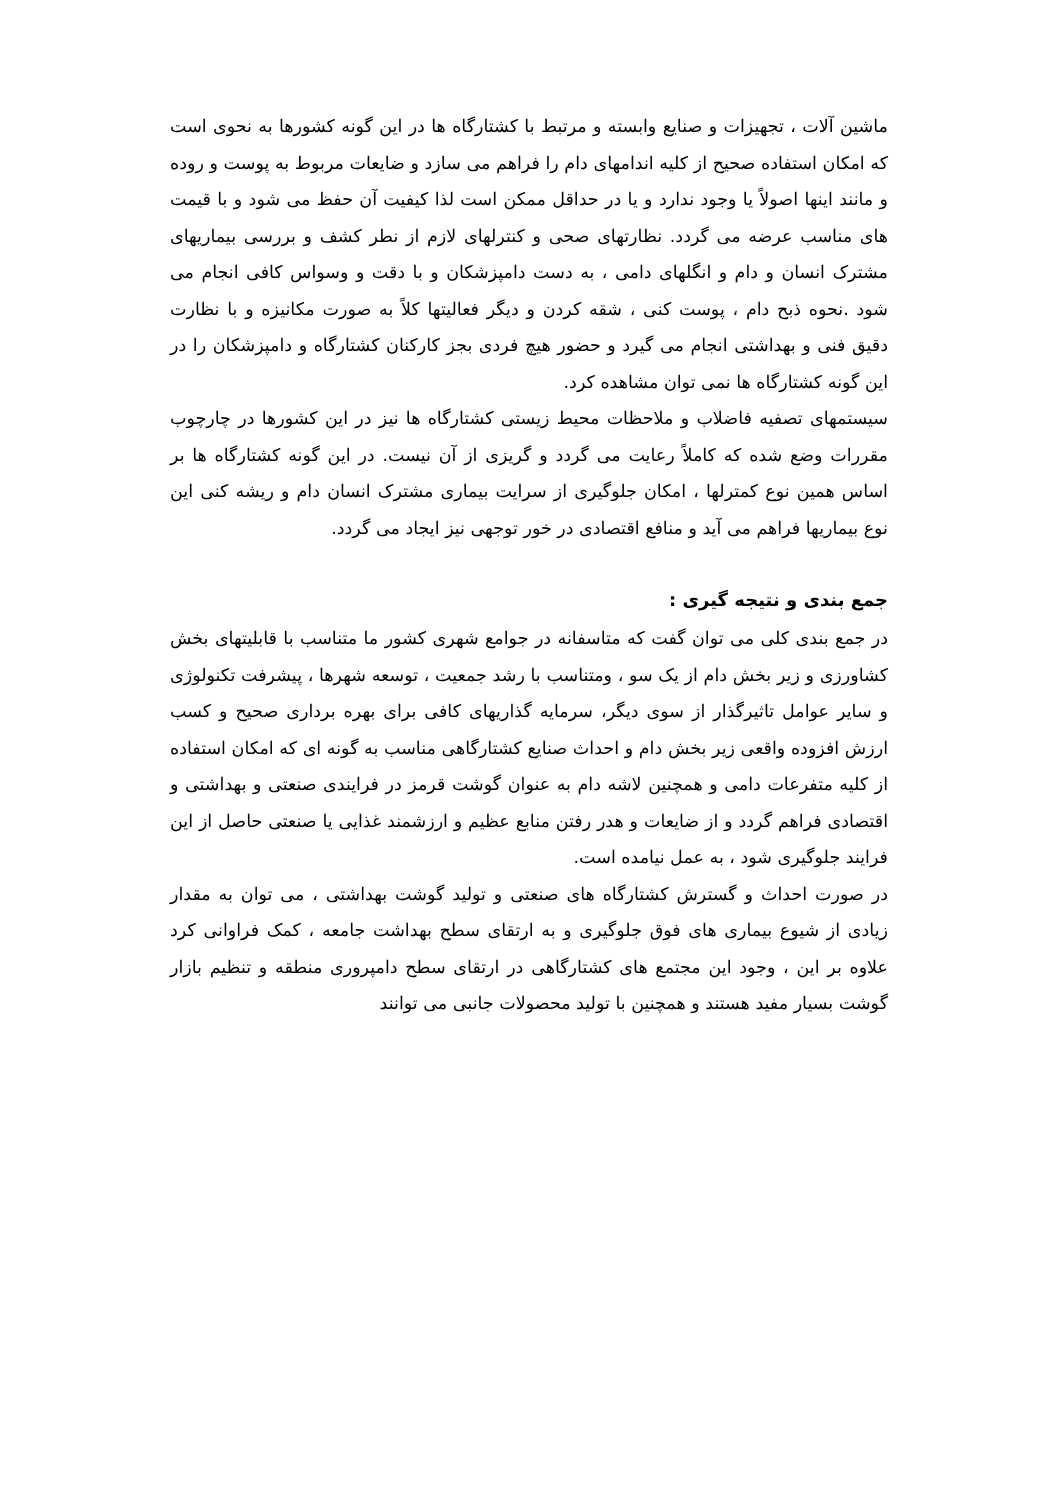ماشین آلات ، تجهیزات و صنایع وابسته و مرتبط با کشتارگاه ها در این گونه کشورها به نحوی است که امکان استفاده صحیح از کلیه اندامهای دام را فراهم می سازد و ضایعات مربوط به پوست و روده و مانند اینها اصولاً یا وجود ندارد و یا در حداقل ممکن است لذا کیفیت آن حفظ می شود و با قیمت های مناسب عرضه می گردد. نظارتهای صحی و کنترلهای لازم از نطر کشف و بررسی بیماریهای مشترک انسان و دام و انگلهای دامی ، به دست دامپزشکان و با دقت و وسواس کافی انجام می شود .نحوه ذبح دام ، پوست کنی ، شقه کردن و دیگر فعالیتها کلاً به صورت مکانیزه و با نظارت دقیق فنی و بهداشتی انجام می گیرد و حضور هیچ فردی بجز کارکنان کشتارگاه و دامپزشکان را در این گونه کشتارگاه ها نمی توان مشاهده کرد.
سیستمهای تصفیه فاضلاب و ملاحظات محیط زیستی کشتارگاه ها نیز در این کشورها در چارچوب مقررات وضع شده که کاملاً رعایت می گردد و گریزی از آن نیست. در این گونه کشتارگاه ها بر اساس همین نوع کمترلها ، امکان جلوگیری از سرایت بیماری مشترک انسان دام و ریشه کنی این نوع بیماریها فراهم می آید و منافع اقتصادی در خور توجهی نیز ایجاد می گردد.
جمع بندی و نتیجه گیری :
در جمع بندی کلی می توان گفت که متاسفانه در جوامع شهری کشور ما متناسب با قابلیتهای بخش کشاورزی و زیر بخش دام از یک سو ، ومتناسب با رشد جمعیت ، توسعه شهرها ، پیشرفت تکنولوژی و سایر عوامل تاثیرگذار از سوی دیگر، سرمایه گذاریهای کافی برای بهره برداری صحیح و کسب ارزش افزوده واقعی زیر بخش دام و احداث صنایع کشتارگاهی مناسب به گونه ای که امکان استفاده از کلیه متفرعات دامی و همچنین لاشه دام به عنوان گوشت قرمز در فرایندی صنعتی و بهداشتی و اقتصادی فراهم گردد و از ضایعات و هدر رفتن منابع عظیم و ارزشمند غذایی یا صنعتی حاصل از این فرایند جلوگیری شود ، به عمل نیامده است.
در صورت احداث و گسترش کشتارگاه های صنعتی و تولید گوشت بهداشتی ، می توان به مقدار زیادی از شیوع بیماری های فوق جلوگیری و به ارتقای سطح بهداشت جامعه ، کمک فراوانی کرد علاوه بر این ، وجود این مجتمع های کشتارگاهی در ارتقای سطح دامپروری منطقه و تنظیم بازار گوشت بسیار مفید هستند و همچنین با تولید محصولات جانبی می توانند